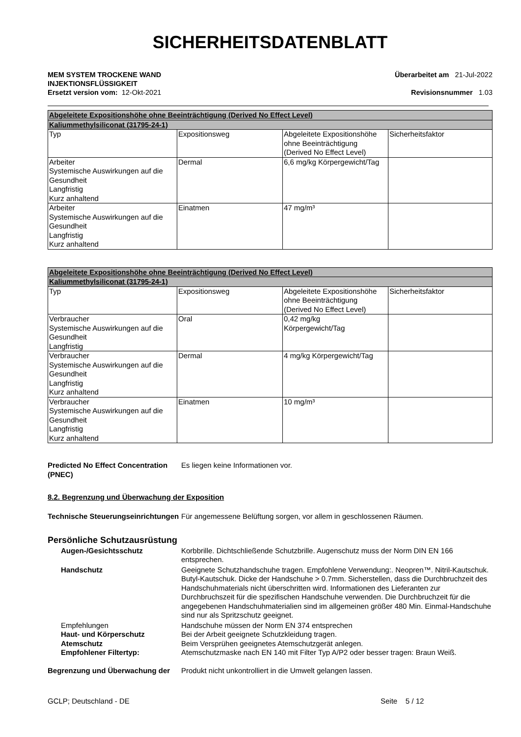SICHERHEITSDATENBLATT
MEM SYSTEM TROCKENE WAND
INJEKTIONSFLÜSSIGKEIT
Überarbeitet am 21-Jul-2022
Ersetzt version vom: 12-Okt-2021
Revisionsnummer 1.03
| Abgeleitete Expositionshöhe ohne Beeinträchtigung (Derived No Effect Level) | | | |
| --- | --- | --- | --- |
| Kaliummethylsiliconat (31795-24-1) | | | |
| Typ | Expositionsweg | Abgeleitete Expositionshöhe ohne Beeinträchtigung (Derived No Effect Level) | Sicherheitsfaktor |
| Arbeiter Systemische Auswirkungen auf die Gesundheit Langfristig Kurz anhaltend | Dermal | 6,6 mg/kg Körpergewicht/Tag | |
| Arbeiter Systemische Auswirkungen auf die Gesundheit Langfristig Kurz anhaltend | Einatmen | 47 mg/m³ | |
| Abgeleitete Expositionshöhe ohne Beeinträchtigung (Derived No Effect Level) | | | |
| --- | --- | --- | --- |
| Kaliummethylsiliconat (31795-24-1) | | | |
| Typ | Expositionsweg | Abgeleitete Expositionshöhe ohne Beeinträchtigung (Derived No Effect Level) | Sicherheitsfaktor |
| Verbraucher Systemische Auswirkungen auf die Gesundheit Langfristig | Oral | 0,42 mg/kg Körpergewicht/Tag | |
| Verbraucher Systemische Auswirkungen auf die Gesundheit Langfristig Kurz anhaltend | Dermal | 4 mg/kg Körpergewicht/Tag | |
| Verbraucher Systemische Auswirkungen auf die Gesundheit Langfristig Kurz anhaltend | Einatmen | 10 mg/m³ | |
Predicted No Effect Concentration (PNEC)
Es liegen keine Informationen vor.
8.2. Begrenzung und Überwachung der Exposition
Technische Steuerungseinrichtungen
Für angemessene Belüftung sorgen, vor allem in geschlossenen Räumen.
Persönliche Schutzausrüstung
Augen-/Gesichtsschutz Korbbrille. Dichtschließende Schutzbrille. Augenschutz muss der Norm DIN EN 166 entsprechen.
Handschutz Geeignete Schutzhandschuhe tragen. Empfohlene Verwendung:. Neopren™. Nitril-Kautschuk. Butyl-Kautschuk. Dicke der Handschuhe > 0.7mm. Sicherstellen, dass die Durchbruchzeit des Handschuhmaterials nicht überschritten wird. Informationen des Lieferanten zur Durchbruchszeit für die spezifischen Handschuhe verwenden. Die Durchbruchzeit für die angegebenen Handschuhmaterialien sind im allgemeinen größer 480 Min. Einmal-Handschuhe sind nur als Spritzschutz geeignet.
Empfehlungen Handschuhe müssen der Norm EN 374 entsprechen
Haut- und Körperschutz Bei der Arbeit geeignete Schutzkleidung tragen.
Atemschutz Beim Versprühen geeignetes Atemschutzgerät anlegen.
Empfohlener Filtertyp: Atemschutzmaske nach EN 140 mit Filter Typ A/P2 oder besser tragen: Braun Weiß.
Begrenzung und Überwachung der Produkt nicht unkontrolliert in die Umwelt gelangen lassen.
GCLP; Deutschland - DE Seite 5 / 12